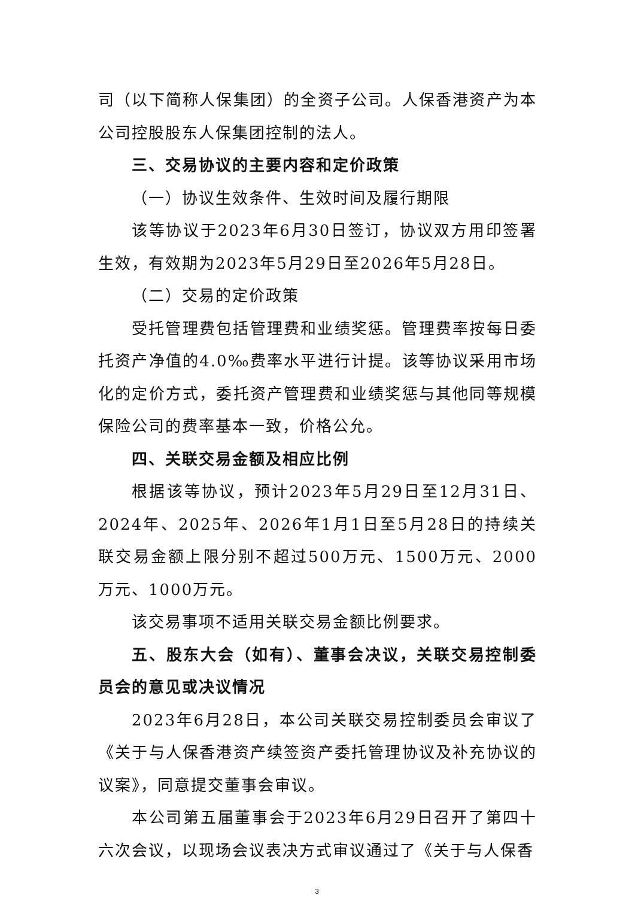司（以下简称人保集团）的全资子公司。人保香港资产为本公司控股股东人保集团控制的法人。
三、交易协议的主要内容和定价政策
（一）协议生效条件、生效时间及履行期限
该等协议于2023年6月30日签订，协议双方用印签署生效，有效期为2023年5月29日至2026年5月28日。
（二）交易的定价政策
受托管理费包括管理费和业绩奖惩。管理费率按每日委托资产净值的4.0‰费率水平进行计提。该等协议采用市场化的定价方式，委托资产管理费和业绩奖惩与其他同等规模保险公司的费率基本一致，价格公允。
四、关联交易金额及相应比例
根据该等协议，预计2023年5月29日至12月31日、2024年、2025年、2026年1月1日至5月28日的持续关联交易金额上限分别不超过500万元、1500万元、2000万元、1000万元。
该交易事项不适用关联交易金额比例要求。
五、股东大会（如有）、董事会决议，关联交易控制委员会的意见或决议情况
2023年6月28日，本公司关联交易控制委员会审议了《关于与人保香港资产续签资产委托管理协议及补充协议的议案》，同意提交董事会审议。
本公司第五届董事会于2023年6月29日召开了第四十六次会议，以现场会议表决方式审议通过了《关于与人保香
3